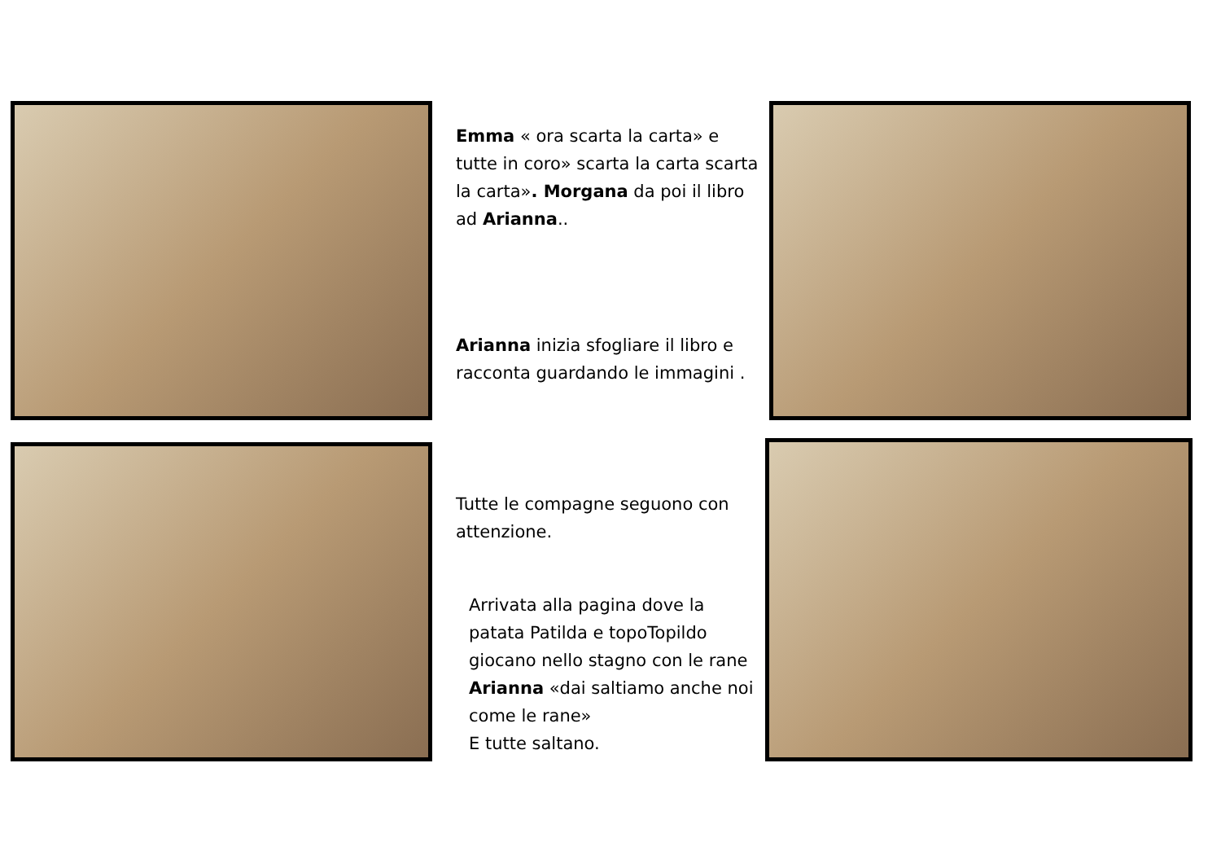Emma « ora scarta la carta» e tutte in coro» scarta la carta scarta la carta». Morgana da poi il libro ad Arianna..
Arianna inizia sfogliare il libro e racconta guardando le immagini .
Tutte le compagne seguono con attenzione.
Arrivata alla pagina dove la patata Patilda e topoTopildo giocano nello stagno con le rane Arianna «dai saltiamo anche noi come le rane»
E tutte saltano.